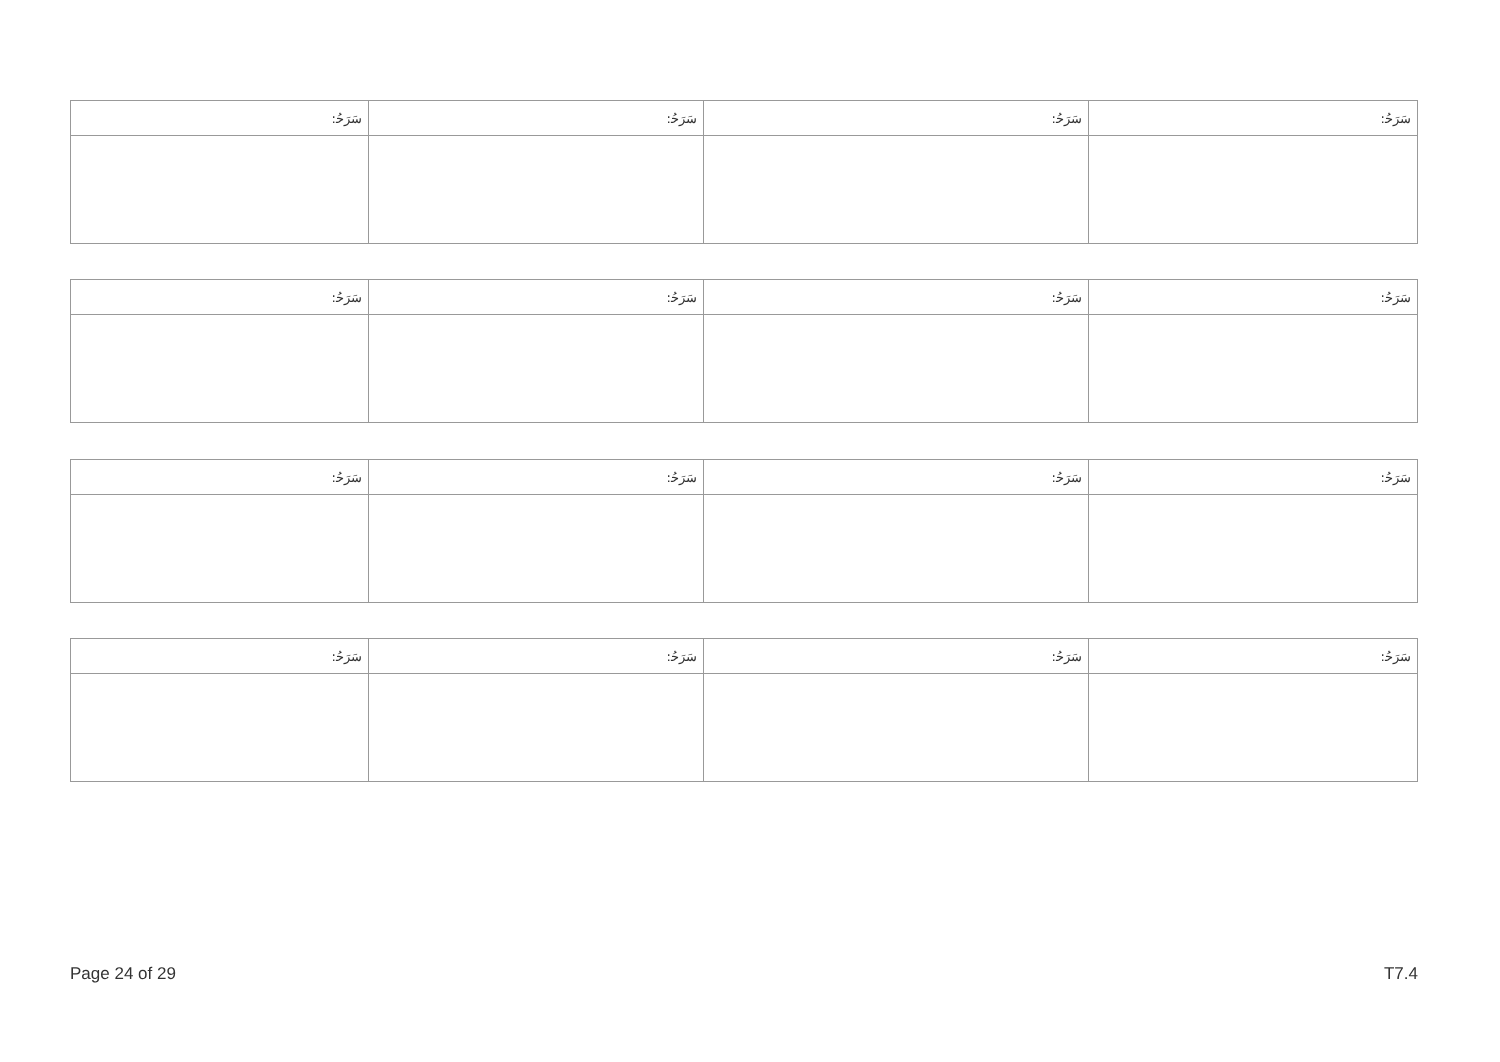| ﺳَﺮَﺣُ: | ﺳَﺮَﺣُ: | ﺳَﺮَﺣُ: | ﺳَﺮَﺣُ: |
| ﺳَﺮَﺣُ: | ﺳَﺮَﺣُ: | ﺳَﺮَﺣُ: | ﺳَﺮَﺣُ: |
| ﺳَﺮَﺣُ: | ﺳَﺮَﺣُ: | ﺳَﺮَﺣُ: | ﺳَﺮَﺣُ: |
| ﺳَﺮَﺣُ: | ﺳَﺮَﺣُ: | ﺳَﺮَﺣُ: | ﺳَﺮَﺣُ: |
Page 24 of 29 T7.4